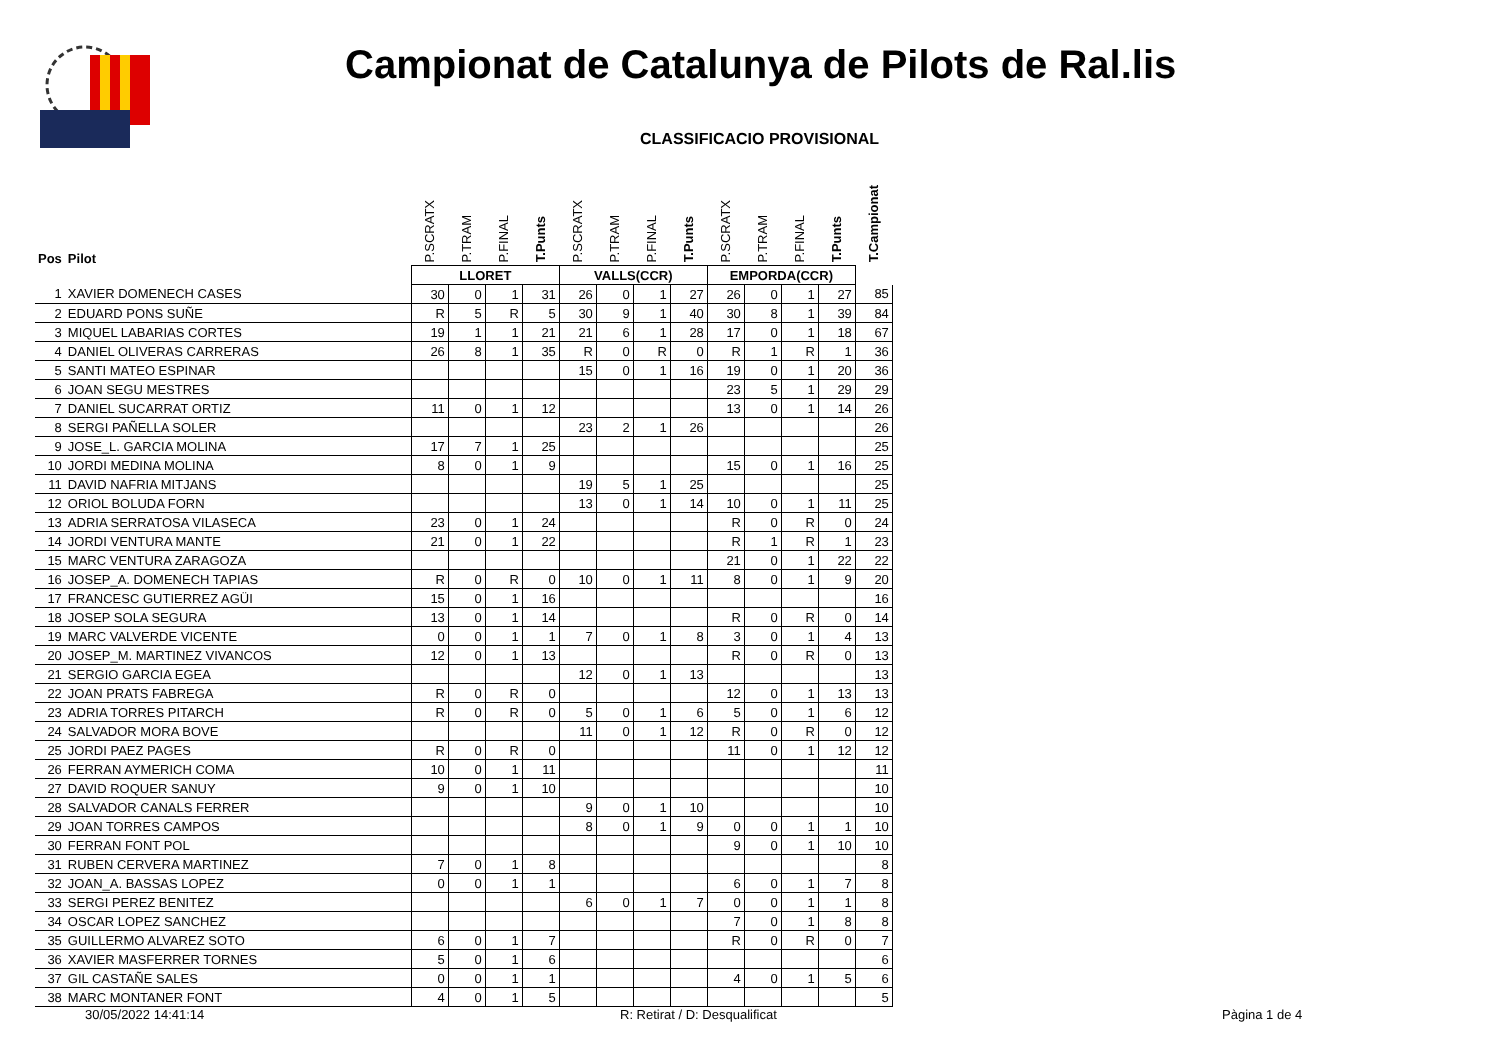Campionat de Catalunya de Pilots de Ral.lis
CLASSIFICACIO PROVISIONAL
| Pos | Pilot | P.SCRATX | P.TRAM | P.FINAL | T.Punts | P.SCRATX | P.TRAM | P.FINAL | T.Punts | P.SCRATX | P.TRAM | P.FINAL | T.Punts | T.Campionat |
| --- | --- | --- | --- | --- | --- | --- | --- | --- | --- | --- | --- | --- | --- | --- |
| | | LLORET | | | | VALLS(CCR) | | | | EMPORDA(CCR) | | | | |
| 1 | XAVIER DOMENECH CASES | 30 | 0 | 1 | 31 | 26 | 0 | 1 | 27 | 26 | 0 | 1 | 27 | 85 |
| 2 | EDUARD PONS SUÑE | R | 5 | R | 5 | 30 | 9 | 1 | 40 | 30 | 8 | 1 | 39 | 84 |
| 3 | MIQUEL LABARIAS CORTES | 19 | 1 | 1 | 21 | 21 | 6 | 1 | 28 | 17 | 0 | 1 | 18 | 67 |
| 4 | DANIEL OLIVERAS CARRERAS | 26 | 8 | 1 | 35 | R | 0 | R | 0 | R | 1 | R | 1 | 36 |
| 5 | SANTI MATEO ESPINAR | | | | | 15 | 0 | 1 | 16 | 19 | 0 | 1 | 20 | 36 |
| 6 | JOAN SEGU MESTRES | | | | | | | | | 23 | 5 | 1 | 29 | 29 |
| 7 | DANIEL SUCARRAT ORTIZ | 11 | 0 | 1 | 12 | | | | | 13 | 0 | 1 | 14 | 26 |
| 8 | SERGI PAÑELLA SOLER | | | | | 23 | 2 | 1 | 26 | | | | | 26 |
| 9 | JOSE_L. GARCIA MOLINA | 17 | 7 | 1 | 25 | | | | | | | | | 25 |
| 10 | JORDI MEDINA MOLINA | 8 | 0 | 1 | 9 | | | | | 15 | 0 | 1 | 16 | 25 |
| 11 | DAVID NAFRIA MITJANS | | | | | 19 | 5 | 1 | 25 | | | | | 25 |
| 12 | ORIOL BOLUDA FORN | | | | | 13 | 0 | 1 | 14 | 10 | 0 | 1 | 11 | 25 |
| 13 | ADRIA SERRATOSA VILASECA | 23 | 0 | 1 | 24 | | | | | R | 0 | R | 0 | 24 |
| 14 | JORDI VENTURA MANTE | 21 | 0 | 1 | 22 | | | | | R | 1 | R | 1 | 23 |
| 15 | MARC VENTURA ZARAGOZA | | | | | | | | | 21 | 0 | 1 | 22 | 22 |
| 16 | JOSEP_A. DOMENECH TAPIAS | R | 0 | R | 0 | 10 | 0 | 1 | 11 | 8 | 0 | 1 | 9 | 20 |
| 17 | FRANCESC GUTIERREZ AGÜI | 15 | 0 | 1 | 16 | | | | | | | | | 16 |
| 18 | JOSEP SOLA SEGURA | 13 | 0 | 1 | 14 | | | | | R | 0 | R | 0 | 14 |
| 19 | MARC VALVERDE VICENTE | 0 | 0 | 1 | 1 | 7 | 0 | 1 | 8 | 3 | 0 | 1 | 4 | 13 |
| 20 | JOSEP_M. MARTINEZ VIVANCOS | 12 | 0 | 1 | 13 | | | | | R | 0 | R | 0 | 13 |
| 21 | SERGIO GARCIA EGEA | | | | | 12 | 0 | 1 | 13 | | | | | 13 |
| 22 | JOAN PRATS FABREGA | R | 0 | R | 0 | | | | | 12 | 0 | 1 | 13 | 13 |
| 23 | ADRIA TORRES PITARCH | R | 0 | R | 0 | 5 | 0 | 1 | 6 | 5 | 0 | 1 | 6 | 12 |
| 24 | SALVADOR MORA BOVE | | | | | 11 | 0 | 1 | 12 | R | 0 | R | 0 | 12 |
| 25 | JORDI PAEZ PAGES | R | 0 | R | 0 | | | | | 11 | 0 | 1 | 12 | 12 |
| 26 | FERRAN AYMERICH COMA | 10 | 0 | 1 | 11 | | | | | | | | | 11 |
| 27 | DAVID ROQUER SANUY | 9 | 0 | 1 | 10 | | | | | | | | | 10 |
| 28 | SALVADOR CANALS FERRER | | | | | 9 | 0 | 1 | 10 | | | | | 10 |
| 29 | JOAN TORRES CAMPOS | | | | | 8 | 0 | 1 | 9 | 0 | 0 | 1 | 1 | 10 |
| 30 | FERRAN FONT POL | | | | | | | | | 9 | 0 | 1 | 10 | 10 |
| 31 | RUBEN CERVERA MARTINEZ | 7 | 0 | 1 | 8 | | | | | | | | | 8 |
| 32 | JOAN_A. BASSAS LOPEZ | 0 | 0 | 1 | 1 | | | | | 6 | 0 | 1 | 7 | 8 |
| 33 | SERGI PEREZ BENITEZ | | | | | 6 | 0 | 1 | 7 | 0 | 0 | 1 | 1 | 8 |
| 34 | OSCAR LOPEZ SANCHEZ | | | | | | | | | 7 | 0 | 1 | 8 | 8 |
| 35 | GUILLERMO ALVAREZ SOTO | 6 | 0 | 1 | 7 | | | | | R | 0 | R | 0 | 7 |
| 36 | XAVIER MASFERRER TORNES | 5 | 0 | 1 | 6 | | | | | | | | | 6 |
| 37 | GIL CASTAÑE SALES | 0 | 0 | 1 | 1 | | | | | 4 | 0 | 1 | 5 | 6 |
| 38 | MARC MONTANER FONT | 4 | 0 | 1 | 5 | | | | | | | | | 5 |
30/05/2022 14:41:14 R: Retirat / D: Desqualificat Pàgina 1 de 4